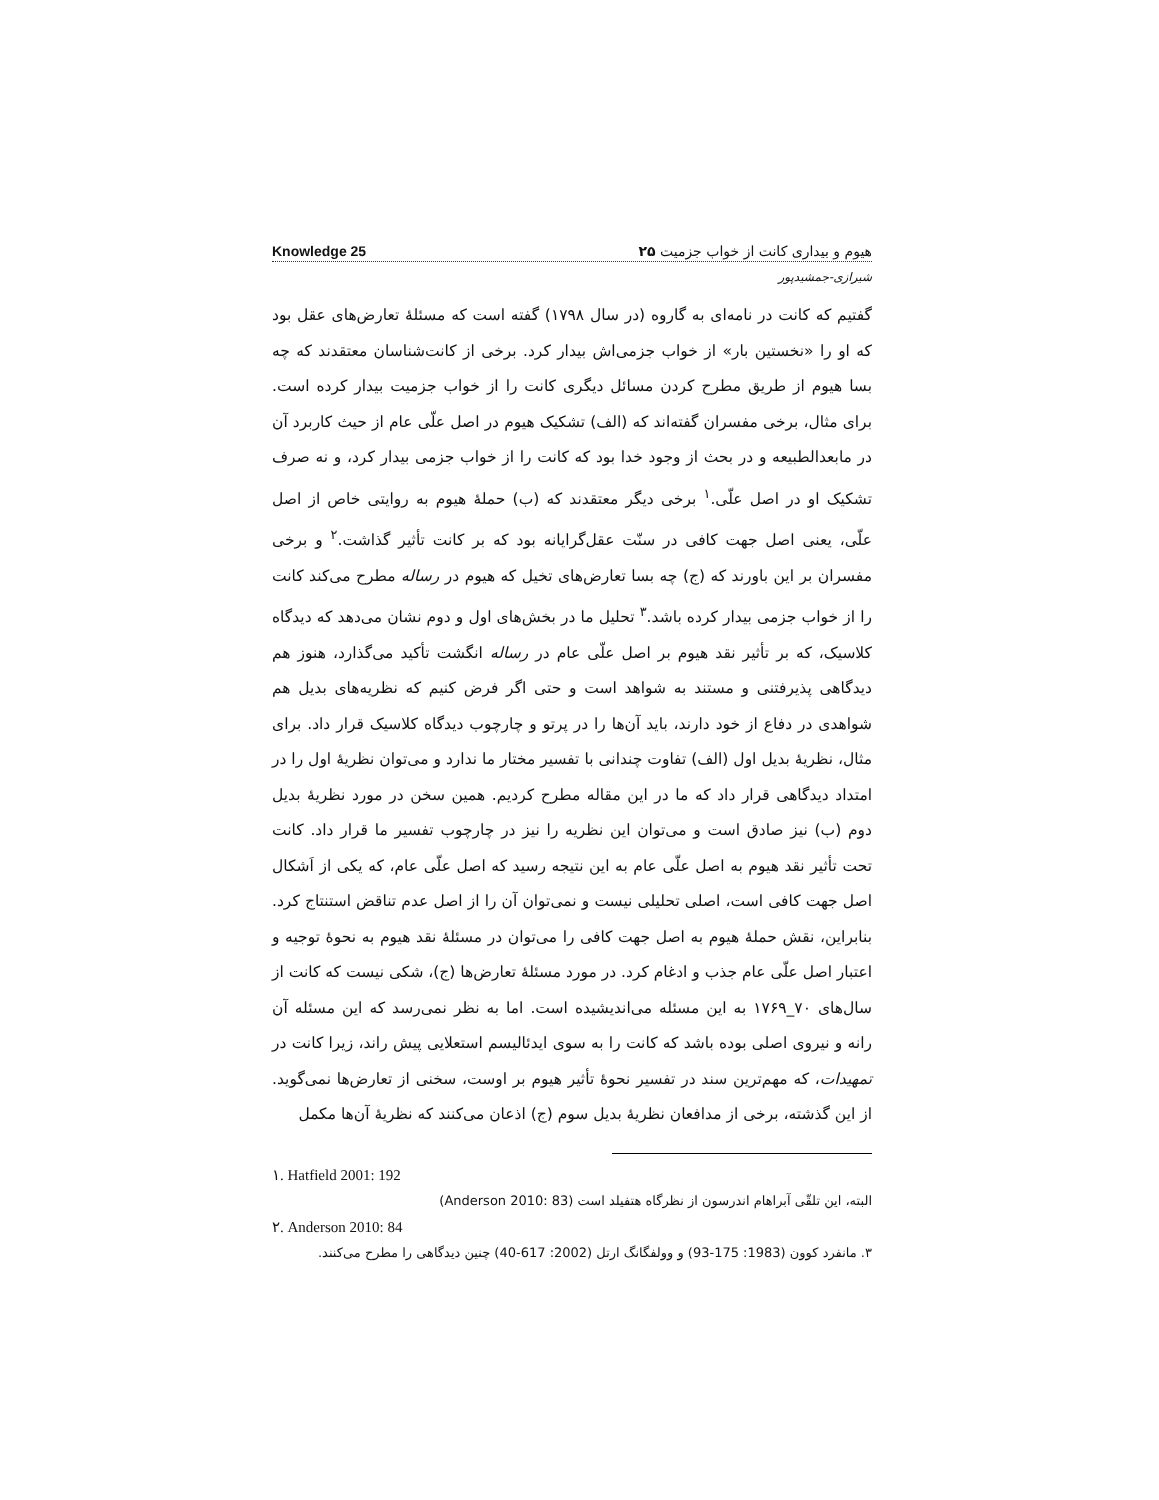Knowledge 25 هیوم و بیداری کانت از خواب جزمیت ۲۵
شیرازی-جمشیدپور
گفتیم که کانت در نامه‌ای به گاروه (در سال ۱۷۹۸) گفته است که مسئلهٔ تعارض‌های عقل بود که او را «نخستین بار» از خواب جزمی‌اش بیدار کرد. برخی از کانت‌شناسان معتقدند که چه بسا هیوم از طریق مطرح کردن مسائل دیگری کانت را از خواب جزمیت بیدار کرده است. برای مثال، برخی مفسران گفته‌اند که (الف) تشکیک هیوم در اصل علّی عام از حیث کاربرد آن در مابعدالطبیعه و در بحث از وجود خدا بود که کانت را از خواب جزمی بیدار کرد، و نه صرف تشکیک او در اصل علّی.<sup>۱</sup> برخی دیگر معتقدند که (ب) حملهٔ هیوم به روایتی خاص از اصل علّی، یعنی اصل جهت کافی در سنّت عقل‌گرایانه بود که بر کانت تأثیر گذاشت.<sup>۲</sup> و برخی مفسران بر این باورند که (ج) چه بسا تعارض‌های تخیل که هیوم در رساله مطرح می‌کند کانت را از خواب جزمی بیدار کرده باشد.<sup>۳</sup> تحلیل ما در بخش‌های اول و دوم نشان می‌دهد که دیدگاه کلاسیک، که بر تأثیر نقد هیوم بر اصل علّی عام در رساله انگشت تأکید می‌گذارد، هنوز هم دیدگاهی پذیرفتنی و مستند به شواهد است و حتی اگر فرض کنیم که نظریه‌های بدیل هم شواهدی در دفاع از خود دارند، باید آن‌ها را در پرتو و چارچوب دیدگاه کلاسیک قرار داد. برای مثال، نظریهٔ بدیل اول (الف) تفاوت چندانی با تفسیر مختار ما ندارد و می‌توان نظریهٔ اول را در امتداد دیدگاهی قرار داد که ما در این مقاله مطرح کردیم. همین سخن در مورد نظریهٔ بدیل دوم (ب) نیز صادق است و می‌توان این نظریه را نیز در چارچوب تفسیر ما قرار داد. کانت تحت تأثیر نقد هیوم به اصل علّی عام به این نتیجه رسید که اصل علّی عام، که یکی از اَشکال اصل جهت کافی است، اصلی تحلیلی نیست و نمی‌توان آن را از اصل عدم تناقض استنتاج کرد. بنابراین، نقش حملهٔ هیوم به اصل جهت کافی را می‌توان در مسئلهٔ نقد هیوم به نحوهٔ توجیه و اعتبار اصل علّی عام جذب و ادغام کرد. در مورد مسئلهٔ تعارض‌ها (ج)، شکی نیست که کانت از سال‌های ۷۰_۱۷۶۹ به این مسئله می‌اندیشیده است. اما به نظر نمی‌رسد که این مسئله آن رانه و نیروی اصلی بوده باشد که کانت را به سوی ایدئالیسم استعلایی پیش راند، زیرا کانت در تمهیدات، که مهم‌ترین سند در تفسیر نحوهٔ تأثیر هیوم بر اوست، سخنی از تعارض‌ها نمی‌گوید. از این گذشته، برخی از مدافعان نظریهٔ بدیل سوم (ج) اذعان می‌کنند که نظریهٔ آن‌ها مکمل
۱. Hatfield 2001: 192
البته، این تلقّی آبراهام اندرسون از نظرگاه هتفیلد است (Anderson 2010: 83)
۲. Anderson 2010: 84
۳. مانفرد کوون (1983: 175-93) و وولفگانگ ارتل (2002: 617-40) چنین دیدگاهی را مطرح می‌کنند.